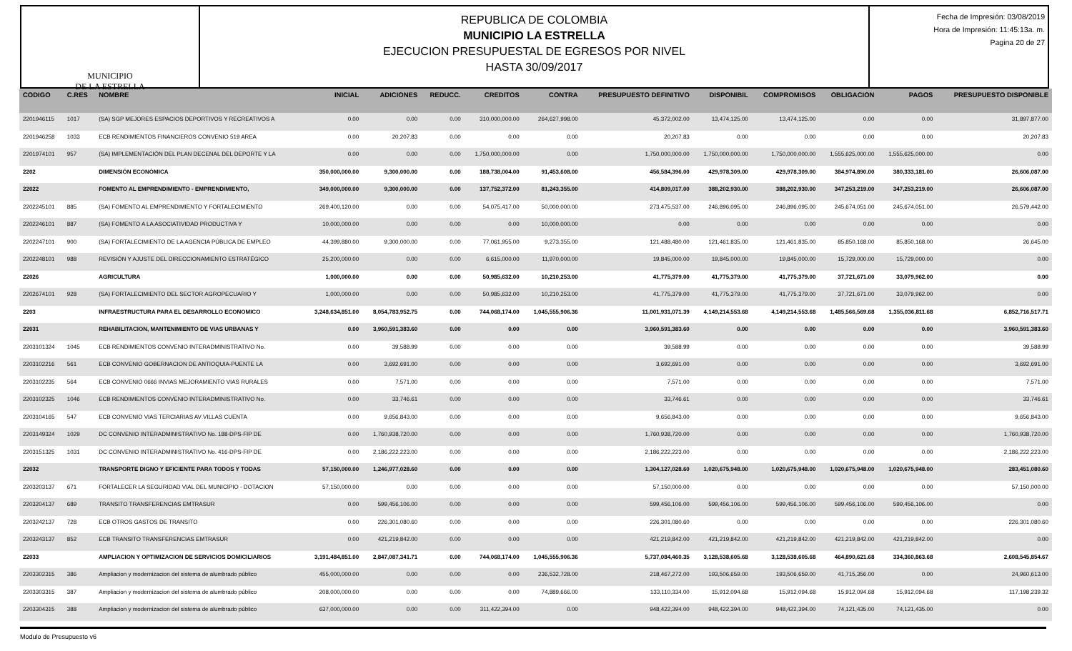MUNICIPIO
DE LA ESTRELLA
REPUBLICA DE COLOMBIA
MUNICIPIO LA ESTRELLA
EJECUCION PRESUPUESTAL DE EGRESOS POR NIVEL
HASTA 30/09/2017
Fecha de Impresión: 03/08/2019
Hora de Impresión: 11:45:13a. m.
Pagina 20 de 27
| CODIGO | C.RES | NOMBRE | INICIAL | ADICIONES | REDUCC. | CREDITOS | CONTRA | PRESUPUESTO DEFINITIVO | DISPONIBIL | COMPROMISOS | OBLIGACION | PAGOS | PRESUPUESTO DISPONIBLE |
| --- | --- | --- | --- | --- | --- | --- | --- | --- | --- | --- | --- | --- | --- |
| 2201946115 | 1017 | (SA) SGP MEJORES ESPACIOS DEPORTIVOS Y RECREATIVOS A | 0.00 | 0.00 | 0.00 | 310,000,000.00 | 264,627,998.00 | 45,372,002.00 | 13,474,125.00 | 13,474,125.00 | 0.00 | 0.00 | 31,897,877.00 |
| 2201946258 | 1033 | ECB RENDIMIENTOS FINANCIEROS CONVENIO 519 AREA | 0.00 | 20,207.83 | 0.00 | 0.00 | 0.00 | 20,207.83 | 0.00 | 0.00 | 0.00 | 0.00 | 20,207.83 |
| 2201974101 | 957 | (SA) IMPLEMENTACIÓN DEL PLAN DECENAL DEL DEPORTE Y LA | 0.00 | 0.00 | 0.00 | 1,750,000,000.00 | 0.00 | 1,750,000,000.00 | 1,750,000,000.00 | 1,750,000,000.00 | 1,555,625,000.00 | 1,555,625,000.00 | 0.00 |
| 2202 | | DIMENSIÓN ECONÓMICA | 350,000,000.00 | 9,300,000.00 | 0.00 | 188,738,004.00 | 91,453,608.00 | 456,584,396.00 | 429,978,309.00 | 429,978,309.00 | 384,974,890.00 | 380,333,181.00 | 26,606,087.00 |
| 22022 | | FOMENTO AL EMPRENDIMIENTO - EMPRENDIMIENTO, | 349,000,000.00 | 9,300,000.00 | 0.00 | 137,752,372.00 | 81,243,355.00 | 414,809,017.00 | 388,202,930.00 | 388,202,930.00 | 347,253,219.00 | 347,253,219.00 | 26,606,087.00 |
| 2202245101 | 885 | (SA) FOMENTO AL EMPRENDIMIENTO Y FORTALECIMIENTO | 269,400,120.00 | 0.00 | 0.00 | 54,075,417.00 | 50,000,000.00 | 273,475,537.00 | 246,896,095.00 | 246,896,095.00 | 245,674,051.00 | 245,674,051.00 | 26,579,442.00 |
| 2202246101 | 887 | (SA) FOMENTO A LA ASOCIATIVIDAD PRODUCTIVA Y | 10,000,000.00 | 0.00 | 0.00 | 0.00 | 10,000,000.00 | 0.00 | 0.00 | 0.00 | 0.00 | 0.00 | 0.00 |
| 2202247101 | 900 | (SA) FORTALECIMIENTO DE LA AGENCIA PÚBLICA DE EMPLEO | 44,399,880.00 | 9,300,000.00 | 0.00 | 77,061,955.00 | 9,273,355.00 | 121,488,480.00 | 121,461,835.00 | 121,461,835.00 | 85,850,168.00 | 85,850,168.00 | 26,645.00 |
| 2202248101 | 988 | REVISIÓN Y AJUSTE DEL DIRECCIONAMIENTO ESTRATÉGICO | 25,200,000.00 | 0.00 | 0.00 | 6,615,000.00 | 11,970,000.00 | 19,845,000.00 | 19,845,000.00 | 19,845,000.00 | 15,729,000.00 | 15,729,000.00 | 0.00 |
| 22026 | | AGRICULTURA | 1,000,000.00 | 0.00 | 0.00 | 50,985,632.00 | 10,210,253.00 | 41,775,379.00 | 41,775,379.00 | 41,775,379.00 | 37,721,671.00 | 33,079,962.00 | 0.00 |
| 2202674101 | 928 | (SA) FORTALECIMIENTO DEL SECTOR AGROPECUARIO Y | 1,000,000.00 | 0.00 | 0.00 | 50,985,632.00 | 10,210,253.00 | 41,775,379.00 | 41,775,379.00 | 41,775,379.00 | 37,721,671.00 | 33,079,962.00 | 0.00 |
| 2203 | | INFRAESTRUCTURA PARA EL DESARROLLO ECONOMICO | 3,248,634,851.00 | 8,054,783,952.75 | 0.00 | 744,068,174.00 | 1,045,555,906.36 | 11,001,931,071.39 | 4,149,214,553.68 | 4,149,214,553.68 | 1,485,566,569.68 | 1,355,036,811.68 | 6,852,716,517.71 |
| 22031 | | REHABILITACION, MANTENIMIENTO DE VIAS URBANAS Y | 0.00 | 3,960,591,383.60 | 0.00 | 0.00 | 0.00 | 3,960,591,383.60 | 0.00 | 0.00 | 0.00 | 0.00 | 3,960,591,383.60 |
| 2203101324 | 1045 | ECB RENDIMIENTOS CONVENIO INTERADMINISTRATIVO No. | 0.00 | 39,588.99 | 0.00 | 0.00 | 0.00 | 39,588.99 | 0.00 | 0.00 | 0.00 | 0.00 | 39,588.99 |
| 2203102216 | 561 | ECB CONVENIO GOBERNACION DE ANTIOQUIA-PUENTE LA | 0.00 | 3,692,691.00 | 0.00 | 0.00 | 0.00 | 3,692,691.00 | 0.00 | 0.00 | 0.00 | 0.00 | 3,692,691.00 |
| 2203102235 | 564 | ECB CONVENIO 0666 INVIAS MEJORAMIENTO VIAS RURALES | 0.00 | 7,571.00 | 0.00 | 0.00 | 0.00 | 7,571.00 | 0.00 | 0.00 | 0.00 | 0.00 | 7,571.00 |
| 2203102325 | 1046 | ECB RENDIMIENTOS CONVENIO INTERADMINISTRATIVO No. | 0.00 | 33,746.61 | 0.00 | 0.00 | 0.00 | 33,746.61 | 0.00 | 0.00 | 0.00 | 0.00 | 33,746.61 |
| 2203104165 | 547 | ECB CONVENIO VIAS TERCIARIAS AV VILLAS CUENTA | 0.00 | 9,656,843.00 | 0.00 | 0.00 | 0.00 | 9,656,843.00 | 0.00 | 0.00 | 0.00 | 0.00 | 9,656,843.00 |
| 2203149324 | 1029 | DC CONVENIO INTERADMINISTRATIVO No. 188-DPS-FIP DE | 0.00 | 1,760,938,720.00 | 0.00 | 0.00 | 0.00 | 1,760,938,720.00 | 0.00 | 0.00 | 0.00 | 0.00 | 1,760,938,720.00 |
| 2203151325 | 1031 | DC CONVENIO INTERADMINISTRATIVO No. 416-DPS-FIP DE | 0.00 | 2,186,222,223.00 | 0.00 | 0.00 | 0.00 | 2,186,222,223.00 | 0.00 | 0.00 | 0.00 | 0.00 | 2,186,222,223.00 |
| 22032 | | TRANSPORTE DIGNO Y EFICIENTE PARA TODOS Y TODAS | 57,150,000.00 | 1,246,977,028.60 | 0.00 | 0.00 | 0.00 | 1,304,127,028.60 | 1,020,675,948.00 | 1,020,675,948.00 | 1,020,675,948.00 | 1,020,675,948.00 | 283,451,080.60 |
| 2203203137 | 671 | FORTALECER LA SEGURIDAD VIAL DEL MUNICIPIO - DOTACION | 57,150,000.00 | 0.00 | 0.00 | 0.00 | 0.00 | 57,150,000.00 | 0.00 | 0.00 | 0.00 | 0.00 | 57,150,000.00 |
| 2203204137 | 689 | TRANSITO TRANSFERENCIAS EMTRASUR | 0.00 | 599,456,106.00 | 0.00 | 0.00 | 0.00 | 599,456,106.00 | 599,456,106.00 | 599,456,106.00 | 599,456,106.00 | 599,456,106.00 | 0.00 |
| 2203242137 | 728 | ECB OTROS GASTOS DE TRANSITO | 0.00 | 226,301,080.60 | 0.00 | 0.00 | 0.00 | 226,301,080.60 | 0.00 | 0.00 | 0.00 | 0.00 | 226,301,080.60 |
| 2203243137 | 852 | ECB TRANSITO TRANSFERENCIAS EMTRASUR | 0.00 | 421,219,842.00 | 0.00 | 0.00 | 0.00 | 421,219,842.00 | 421,219,842.00 | 421,219,842.00 | 421,219,842.00 | 421,219,842.00 | 0.00 |
| 22033 | | AMPLIACION Y OPTIMIZACION DE SERVICIOS DOMICILIARIOS | 3,191,484,851.00 | 2,847,087,341.71 | 0.00 | 744,068,174.00 | 1,045,555,906.36 | 5,737,084,460.35 | 3,128,538,605.68 | 3,128,538,605.68 | 464,890,621.68 | 334,360,863.68 | 2,608,545,854.67 |
| 2203302315 | 386 | Ampliacion y modernizacion del sistema de alumbrado público | 455,000,000.00 | 0.00 | 0.00 | 0.00 | 236,532,728.00 | 218,467,272.00 | 193,506,659.00 | 193,506,659.00 | 41,715,356.00 | 0.00 | 24,960,613.00 |
| 2203303315 | 387 | Ampliacion y modernizacion del sistema de alumbrado público | 208,000,000.00 | 0.00 | 0.00 | 0.00 | 74,889,666.00 | 133,110,334.00 | 15,912,094.68 | 15,912,094.68 | 15,912,094.68 | 15,912,094.68 | 117,198,239.32 |
| 2203304315 | 388 | Ampliacion y modernizacion del sistema de alumbrado público | 637,000,000.00 | 0.00 | 0.00 | 311,422,394.00 | 0.00 | 948,422,394.00 | 948,422,394.00 | 948,422,394.00 | 74,121,435.00 | 74,121,435.00 | 0.00 |
Modulo de Presupuesto v6